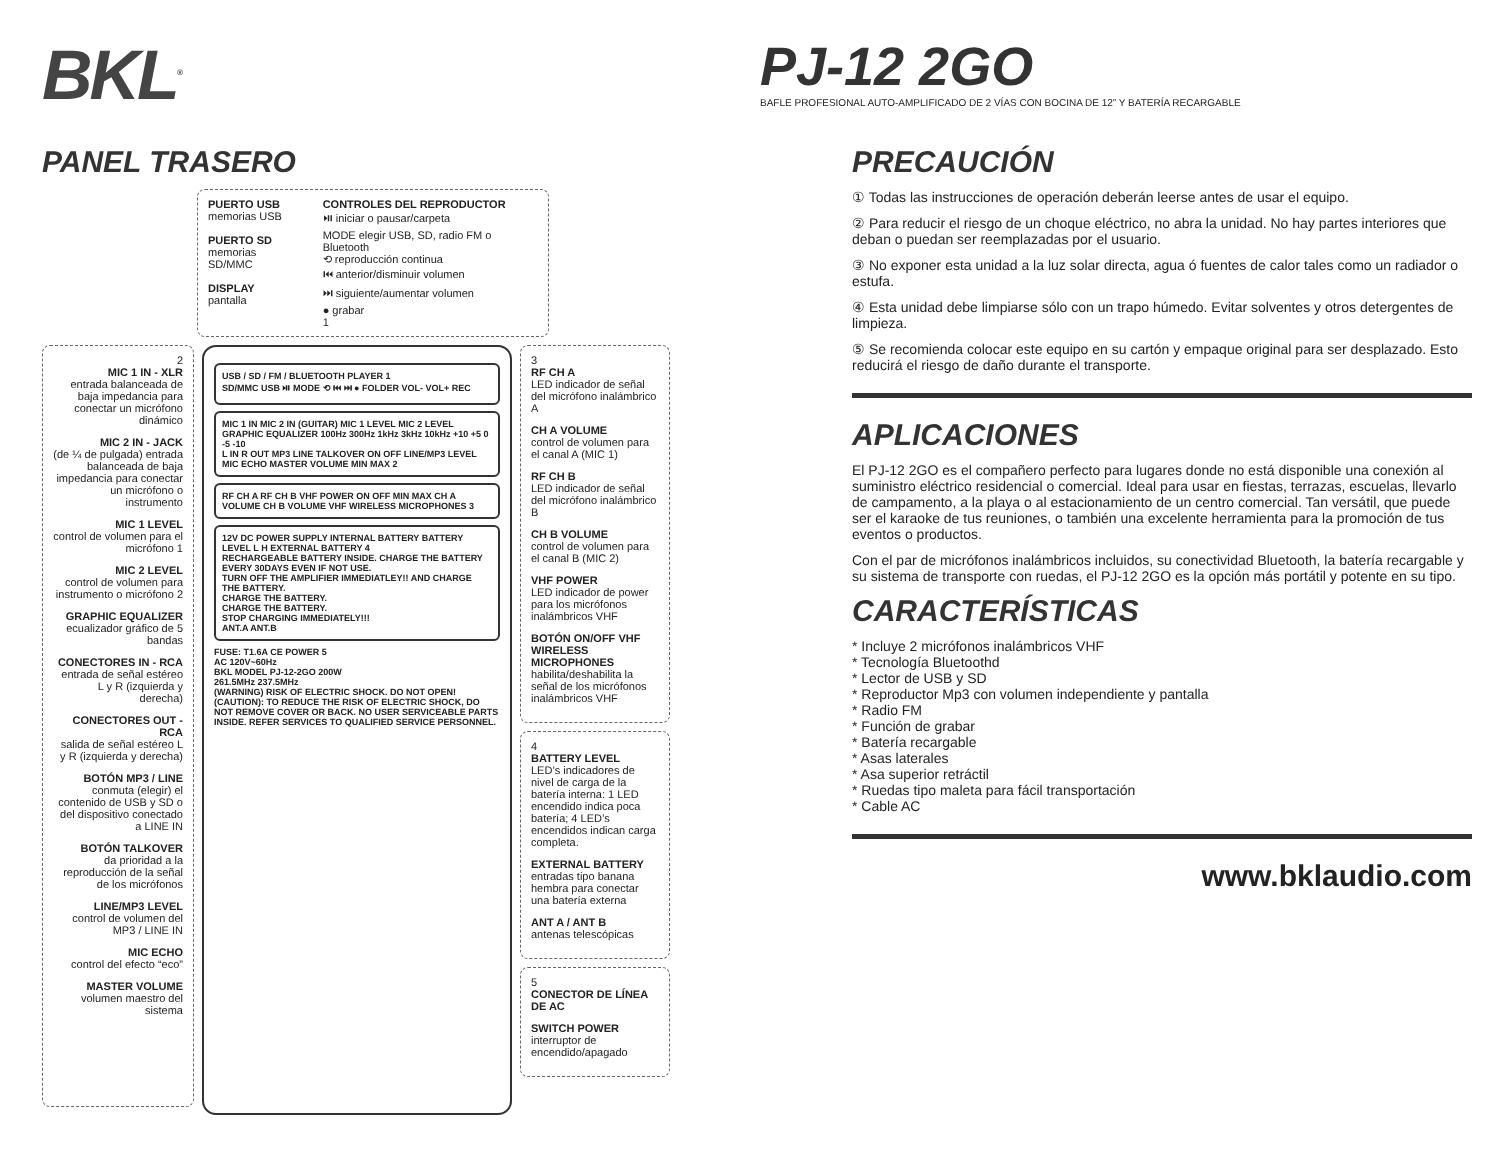BKL<sup>®</sup>
PJ-12 2GO
BAFLE PROFESIONAL AUTO-AMPLIFICADO DE 2 VÍAS CON BOCINA DE 12” Y BATERÍA RECARGABLE
PANEL TRASERO
PUERTO USB
memorias USB
PUERTO SD
memorias SD/MMC
DISPLAY
pantalla
CONTROLES DEL REPRODUCTOR
⏯ iniciar o pausar/carpeta
MODE elegir USB, SD, radio FM o Bluetooth
⟲ reproducción continua
⏮ anterior/disminuir volumen
⏭ siguiente/aumentar volumen
● grabar
1
2
MIC 1 IN - XLR
entrada balanceada de baja impedancia para conectar un micrófono dinámico
MIC 2 IN - JACK
(de ¼ de pulgada) entrada balanceada de baja impedancia para conectar un micrófono o instrumento
MIC 1 LEVEL
control de volumen para el micrófono 1
MIC 2 LEVEL
control de volumen para instrumento o micrófono 2
GRAPHIC EQUALIZER
ecualizador gráfico de 5 bandas
CONECTORES IN - RCA
entrada de señal estéreo L y R (izquierda y derecha)
CONECTORES OUT - RCA
salida de señal estéreo L y R (izquierda y derecha)
BOTÓN MP3 / LINE
conmuta (elegir) el contenido de USB y SD o del dispositivo conectado a LINE IN
BOTÓN TALKOVER
da prioridad a la reproducción de la señal de los micrófonos
LINE/MP3 LEVEL
control de volumen del MP3 / LINE IN
MIC ECHO
control del efecto “eco”
MASTER VOLUME
volumen maestro del sistema
USB / SD / FM / BLUETOOTH PLAYER 1
SD/MMC USB ⏯ MODE ⟲ ⏮ ⏭ ● FOLDER VOL- VOL+ REC
MIC 1 IN MIC 2 IN (GUITAR) MIC 1 LEVEL MIC 2 LEVEL GRAPHIC EQUALIZER 100Hz 300Hz 1kHz 3kHz 10kHz +10 +5 0 -5 -10
L IN R OUT MP3 LINE TALKOVER ON OFF LINE/MP3 LEVEL MIC ECHO MASTER VOLUME MIN MAX 2
RF CH A RF CH B VHF POWER ON OFF MIN MAX CH A VOLUME CH B VOLUME VHF WIRELESS MICROPHONES 3
12V DC POWER SUPPLY INTERNAL BATTERY BATTERY LEVEL L H EXTERNAL BATTERY 4
RECHARGEABLE BATTERY INSIDE. CHARGE THE BATTERY EVERY 30DAYS EVEN IF NOT USE.
TURN OFF THE AMPLIFIER IMMEDIATLEY!! AND CHARGE THE BATTERY.
CHARGE THE BATTERY.
CHARGE THE BATTERY.
STOP CHARGING IMMEDIATELY!!!
ANT.A ANT.B
FUSE: T1.6A CE POWER 5
AC 120V~60Hz
BKL MODEL PJ-12-2GO 200W
261.5MHz 237.5MHz
(WARNING) RISK OF ELECTRIC SHOCK. DO NOT OPEN!
(CAUTION): TO REDUCE THE RISK OF ELECTRIC SHOCK, DO NOT REMOVE COVER OR BACK. NO USER SERVICEABLE PARTS INSIDE. REFER SERVICES TO QUALIFIED SERVICE PERSONNEL.
3
RF CH A
LED indicador de señal del micrófono inalámbrico A
CH A VOLUME
control de volumen para el canal A (MIC 1)
RF CH B
LED indicador de señal del micrófono inalámbrico B
CH B VOLUME
control de volumen para el canal B (MIC 2)
VHF POWER
LED indicador de power para los micrófonos inalámbricos VHF
BOTÓN ON/OFF VHF WIRELESS MICROPHONES
habilita/deshabilita la señal de los micrófonos inalámbricos VHF
4
BATTERY LEVEL
LED’s indicadores de nivel de carga de la batería interna: 1 LED encendido indica poca batería; 4 LED’s encendidos indican carga completa.
EXTERNAL BATTERY
entradas tipo banana hembra para conectar una batería externa
ANT A / ANT B
antenas telescópicas
5
CONECTOR DE LÍNEA DE AC
SWITCH POWER
interruptor de encendido/apagado
PRECAUCIÓN
① Todas las instrucciones de operación deberán leerse antes de usar el equipo.
② Para reducir el riesgo de un choque eléctrico, no abra la unidad. No hay partes interiores que deban o puedan ser reemplazadas por el usuario.
③ No exponer esta unidad a la luz solar directa, agua ó fuentes de calor tales como un radiador o estufa.
④ Esta unidad debe limpiarse sólo con un trapo húmedo. Evitar solventes y otros detergentes de limpieza.
⑤ Se recomienda colocar este equipo en su cartón y empaque original para ser desplazado. Esto reducirá el riesgo de daño durante el transporte.
APLICACIONES
El PJ-12 2GO es el compañero perfecto para lugares donde no está disponible una conexión al suministro eléctrico residencial o comercial. Ideal para usar en fiestas, terrazas, escuelas, llevarlo de campamento, a la playa o al estacionamiento de un centro comercial. Tan versátil, que puede ser el karaoke de tus reuniones, o también una excelente herramienta para la promoción de tus eventos o productos.
Con el par de micrófonos inalámbricos incluidos, su conectividad Bluetooth, la batería recargable y su sistema de transporte con ruedas, el PJ-12 2GO es la opción más portátil y potente en su tipo.
CARACTERÍSTICAS
* Incluye 2 micrófonos inalámbricos VHF
* Tecnología Bluetoothd
* Lector de USB y SD
* Reproductor Mp3 con volumen independiente y pantalla
* Radio FM
* Función de grabar
* Batería recargable
* Asas laterales
* Asa superior retráctil
* Ruedas tipo maleta para fácil transportación
* Cable AC
www.bklaudio.com